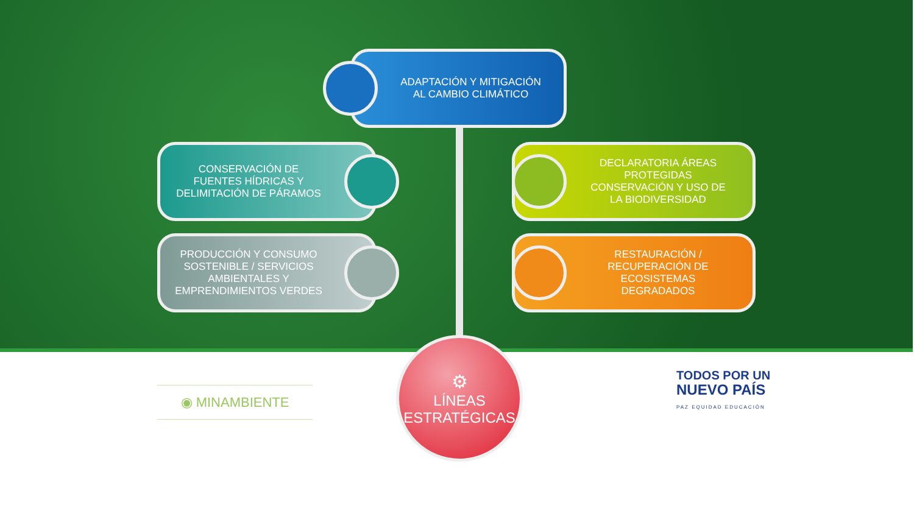ADAPTACIÓN Y MITIGACIÓN
AL CAMBIO CLIMÁTICO
CONSERVACIÓN DE
FUENTES HÍDRICAS Y
DELIMITACIÓN DE PÁRAMOS
DECLARATORIA ÁREAS
PROTEGIDAS
CONSERVACIÓN Y USO DE
LA BIODIVERSIDAD
PRODUCCIÓN Y CONSUMO
SOSTENIBLE / SERVICIOS
AMBIENTALES Y
EMPRENDIMIENTOS VERDES
RESTAURACIÓN /
RECUPERACIÓN DE
ECOSISTEMAS
DEGRADADOS
⚙
LÍNEAS
ESTRATÉGICAS
◉ MINAMBIENTE
TODOS POR UN
NUEVO PAÍS
PAZ EQUIDAD EDUCACIÓN